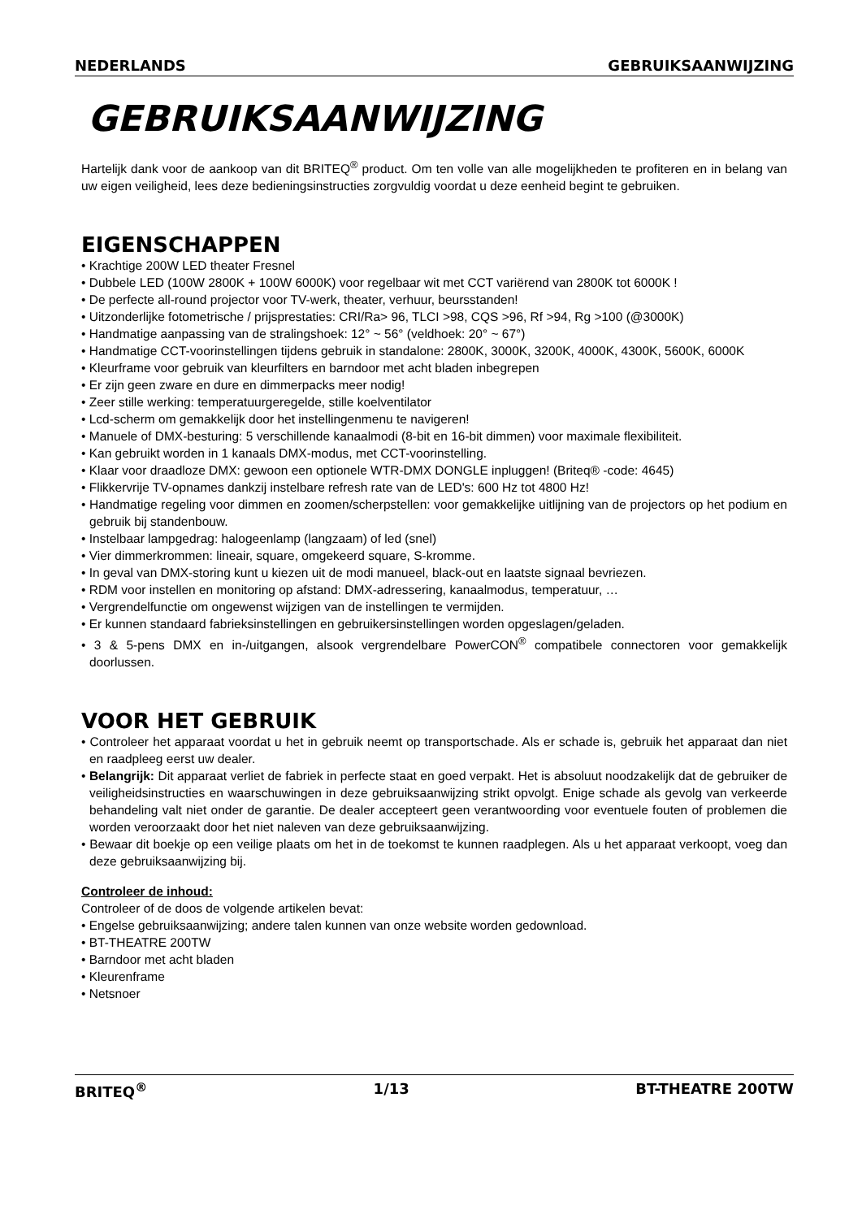NEDERLANDS GEBRUIKSAANWIJZING
GEBRUIKSAANWIJZING
Hartelijk dank voor de aankoop van dit BRITEQ<sup>®</sup> product. Om ten volle van alle mogelijkheden te profiteren en in belang van uw eigen veiligheid, lees deze bedieningsinstructies zorgvuldig voordat u deze eenheid begint te gebruiken.
EIGENSCHAPPEN
• Krachtige 200W LED theater Fresnel
• Dubbele LED (100W 2800K + 100W 6000K) voor regelbaar wit met CCT variërend van 2800K tot 6000K !
• De perfecte all-round projector voor TV-werk, theater, verhuur, beursstanden!
• Uitzonderlijke fotometrische / prijsprestaties: CRI/Ra> 96, TLCI >98, CQS >96, Rf >94, Rg >100 (@3000K)
• Handmatige aanpassing van de stralingshoek: 12° ~ 56° (veldhoek: 20° ~ 67°)
• Handmatige CCT-voorinstellingen tijdens gebruik in standalone: 2800K, 3000K, 3200K, 4000K, 4300K, 5600K, 6000K
• Kleurframe voor gebruik van kleurfilters en barndoor met acht bladen inbegrepen
• Er zijn geen zware en dure en dimmerpacks meer nodig!
• Zeer stille werking: temperatuurgeregelde, stille koelventilator
• Lcd-scherm om gemakkelijk door het instellingenmenu te navigeren!
• Manuele of DMX-besturing: 5 verschillende kanaalmodi (8-bit en 16-bit dimmen) voor maximale flexibiliteit.
• Kan gebruikt worden in 1 kanaals DMX-modus, met CCT-voorinstelling.
• Klaar voor draadloze DMX: gewoon een optionele WTR-DMX DONGLE inpluggen! (Briteq® -code: 4645)
• Flikkervrije TV-opnames dankzij instelbare refresh rate van de LED's: 600 Hz tot 4800 Hz!
• Handmatige regeling voor dimmen en zoomen/scherpstellen: voor gemakkelijke uitlijning van de projectors op het podium en gebruik bij standenbouw.
• Instelbaar lampgedrag: halogeenlamp (langzaam) of led (snel)
• Vier dimmerkrommen: lineair, square, omgekeerd square, S-kromme.
• In geval van DMX-storing kunt u kiezen uit de modi manueel, black-out en laatste signaal bevriezen.
• RDM voor instellen en monitoring op afstand: DMX-adressering, kanaalmodus, temperatuur, …
• Vergrendelfunctie om ongewenst wijzigen van de instellingen te vermijden.
• Er kunnen standaard fabrieksinstellingen en gebruikersinstellingen worden opgeslagen/geladen.
• 3 & 5-pens DMX en in-/uitgangen, alsook vergrendelbare PowerCON<sup>®</sup> compatibele connectoren voor gemakkelijk doorlussen.
VOOR HET GEBRUIK
• Controleer het apparaat voordat u het in gebruik neemt op transportschade. Als er schade is, gebruik het apparaat dan niet en raadpleeg eerst uw dealer.
• Belangrijk: Dit apparaat verliet de fabriek in perfecte staat en goed verpakt. Het is absoluut noodzakelijk dat de gebruiker de veiligheidsinstructies en waarschuwingen in deze gebruiksaanwijzing strikt opvolgt. Enige schade als gevolg van verkeerde behandeling valt niet onder de garantie. De dealer accepteert geen verantwoording voor eventuele fouten of problemen die worden veroorzaakt door het niet naleven van deze gebruiksaanwijzing.
• Bewaar dit boekje op een veilige plaats om het in de toekomst te kunnen raadplegen. Als u het apparaat verkoopt, voeg dan deze gebruiksaanwijzing bij.
Controleer de inhoud:
Controleer of de doos de volgende artikelen bevat:
• Engelse gebruiksaanwijzing; andere talen kunnen van onze website worden gedownload.
• BT-THEATRE 200TW
• Barndoor met acht bladen
• Kleurenframe
• Netsnoer
BRITEQ<sup>®</sup> 1/13 BT-THEATRE 200TW